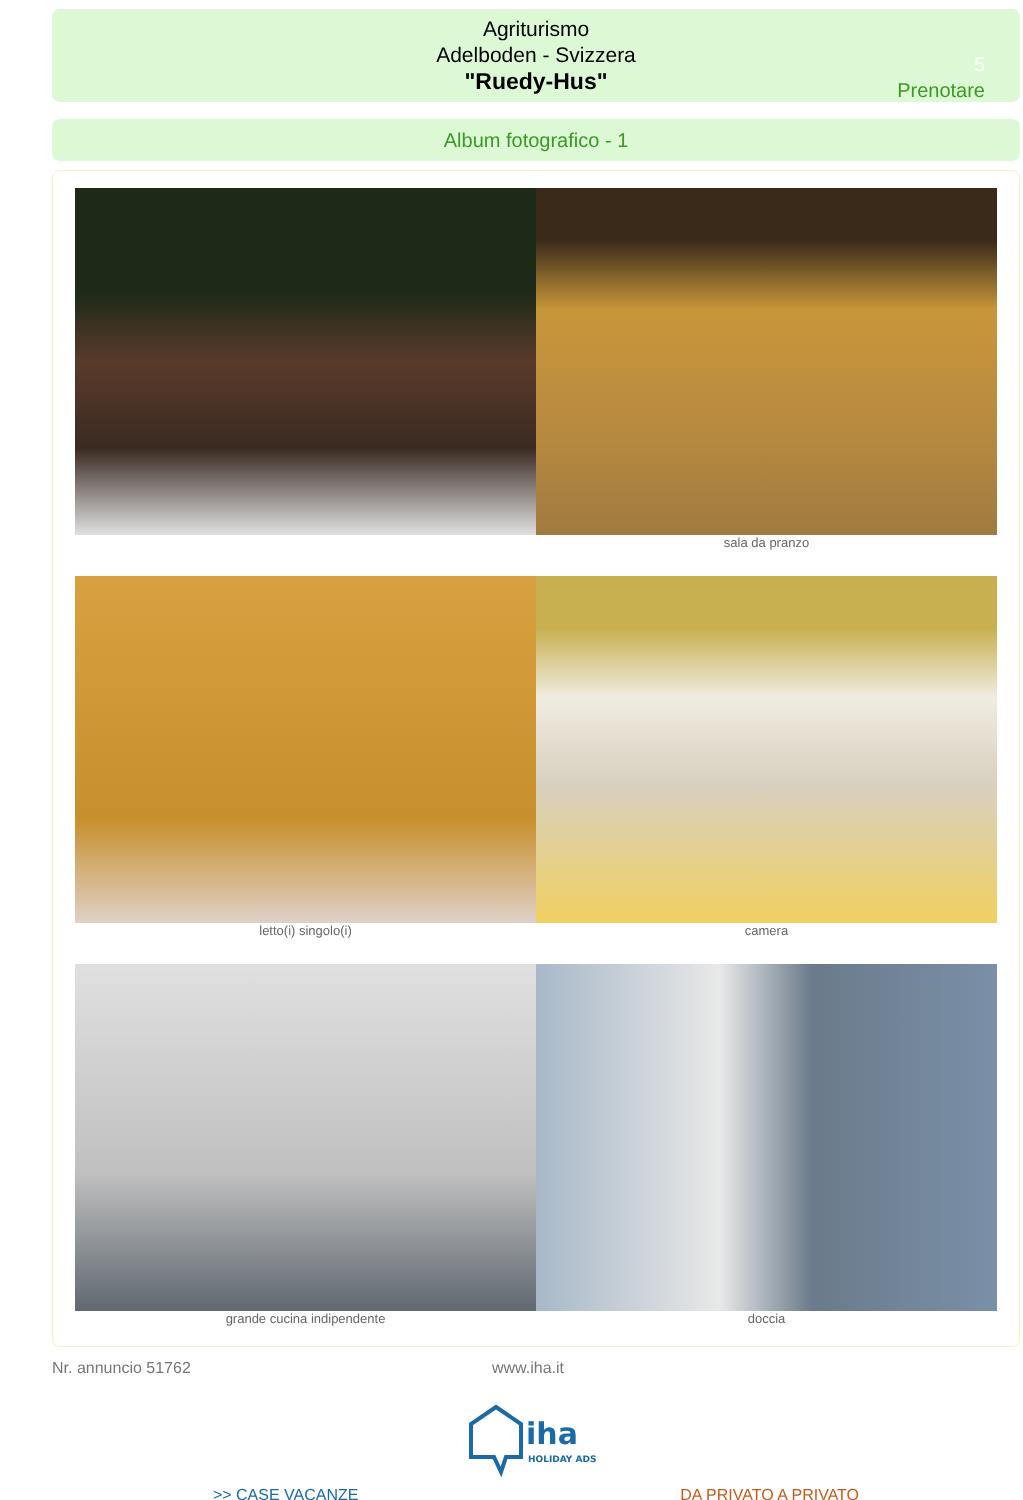Agriturismo
Adelboden - Svizzera
"Ruedy-Hus"
5
Prenotare
Album fotografico - 1
sala da pranzo
letto(i) singolo(i) camera
grande cucina indipendente doccia
Nr. annuncio 51762 www.iha.it
iha
HOLIDAY ADS
>> CASE VACANZE DA PRIVATO A PRIVATO